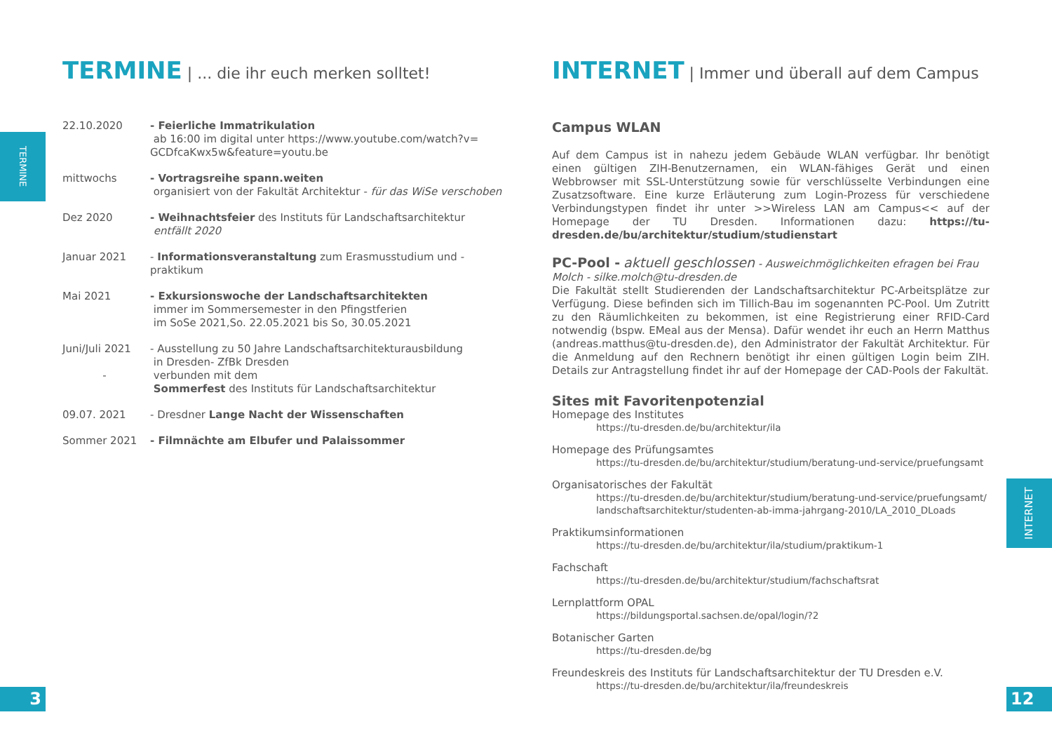TERMINE
TERMINE | ... die ihr euch merken solltet!
22.10.2020 - Feierliche Immatrikulation
ab 16:00 im digital unter https://www.youtube.com/watch?v= GCDfcaKwx5w&feature=youtu.be
mittwochs - Vortragsreihe spann.weiten
organisiert von der Fakultät Architektur - für das WiSe verschoben
Dez 2020 - Weihnachtsfeier des Instituts für Landschaftsarchitektur
entfällt 2020
Januar 2021 - Informationsveranstaltung zum Erasmusstudium und -praktikum
Mai 2021 - Exkursionswoche der Landschaftsarchitekten
immer im Sommersemester in den Pfingstferien
im SoSe 2021,So. 22.05.2021 bis So, 30.05.2021
Juni/Juli 2021
-
- Ausstellung zu 50 Jahre Landschaftsarchitekturausbildung
in Dresden- ZfBk Dresden
verbunden mit dem
Sommerfest des Instituts für Landschaftsarchitektur
09.07. 2021 - Dresdner Lange Nacht der Wissenschaften
Sommer 2021 - Filmnächte am Elbufer und Palaissommer
INTERNET | Immer und überall auf dem Campus
Campus WLAN
Auf dem Campus ist in nahezu jedem Gebäude WLAN verfügbar. Ihr benötigt einen gültigen ZIH-Benutzernamen, ein WLAN-fähiges Gerät und einen Webbrowser mit SSL-Unterstützung sowie für verschlüsselte Verbindungen eine Zusatzsoftware. Eine kurze Erläuterung zum Login-Prozess für verschiedene Verbindungstypen findet ihr unter >>Wireless LAN am Campus<< auf der Homepage der TU Dresden. Informationen dazu: https://tu-dresden.de/bu/architektur/studium/studienstart
PC-Pool - aktuell geschlossen - Ausweichmöglichkeiten efragen bei Frau Molch - silke.molch@tu-dresden.de
Die Fakultät stellt Studierenden der Landschaftsarchitektur PC-Arbeitsplätze zur Verfügung. Diese befinden sich im Tillich-Bau im sogenannten PC-Pool. Um Zutritt zu den Räumlichkeiten zu bekommen, ist eine Registrierung einer RFID-Card notwendig (bspw. EMeal aus der Mensa). Dafür wendet ihr euch an Herrn Matthus (andreas.matthus@tu-dresden.de), den Administrator der Fakultät Architektur. Für die Anmeldung auf den Rechnern benötigt ihr einen gültigen Login beim ZIH. Details zur Antragstellung findet ihr auf der Homepage der CAD-Pools der Fakultät.
Sites mit Favoritenpotenzial
Homepage des Institutes
https://tu-dresden.de/bu/architektur/ila
Homepage des Prüfungsamtes
https://tu-dresden.de/bu/architektur/studium/beratung-und-service/pruefungsamt
Organisatorisches der Fakultät
https://tu-dresden.de/bu/architektur/studium/beratung-und-service/pruefungsamt/ landschaftsarchitektur/studenten-ab-imma-jahrgang-2010/LA_2010_DLoads
Praktikumsinformationen
https://tu-dresden.de/bu/architektur/ila/studium/praktikum-1
Fachschaft
https://tu-dresden.de/bu/architektur/studium/fachschaftsrat
Lernplattform OPAL
https://bildungsportal.sachsen.de/opal/login/?2
Botanischer Garten
https://tu-dresden.de/bg
Freundeskreis des Instituts für Landschaftsarchitektur der TU Dresden e.V.
https://tu-dresden.de/bu/architektur/ila/freundeskreis
INTERNET
3 12